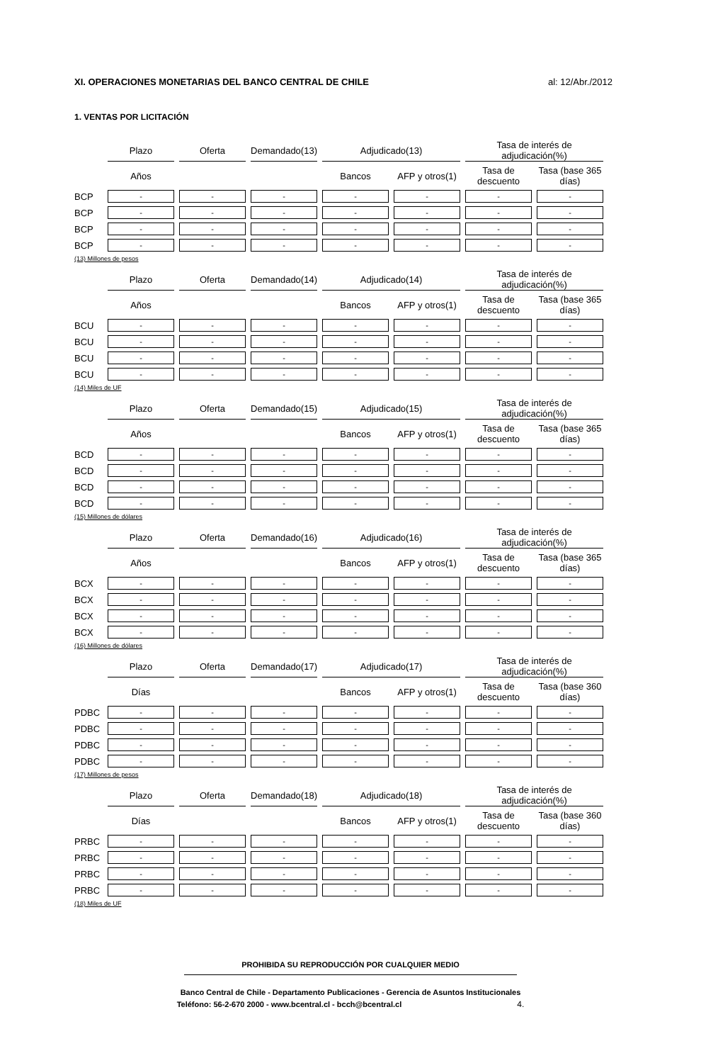XI. OPERACIONES MONETARIAS DEL BANCO CENTRAL DE CHILE al: 12/Abr./2012
1. VENTAS POR LICITACIÓN
| | Plazo | Oferta | Demandado(13) | Adjudicado(13) | | Tasa de interés de adjudicación(%) | |
| --- | --- | --- | --- | --- | --- | --- | --- |
| | Años | | | Bancos | AFP y otros(1) | Tasa de descuento | Tasa (base 365 días) |
| BCP | - | - | - | - | - | - | - |
| BCP | - | - | - | - | - | - | - |
| BCP | - | - | - | - | - | - | - |
| BCP | - | - | - | - | - | - | - |
(13) Millones de pesos
| | Plazo | Oferta | Demandado(14) | Adjudicado(14) | | Tasa de interés de adjudicación(%) | |
| --- | --- | --- | --- | --- | --- | --- | --- |
| | Años | | | Bancos | AFP y otros(1) | Tasa de descuento | Tasa (base 365 días) |
| BCU | - | - | - | - | - | - | - |
| BCU | - | - | - | - | - | - | - |
| BCU | - | - | - | - | - | - | - |
| BCU | - | - | - | - | - | - | - |
(14) Miles de UF
| | Plazo | Oferta | Demandado(15) | Adjudicado(15) | | Tasa de interés de adjudicación(%) | |
| --- | --- | --- | --- | --- | --- | --- | --- |
| | Años | | | Bancos | AFP y otros(1) | Tasa de descuento | Tasa (base 365 días) |
| BCD | - | - | - | - | - | - | - |
| BCD | - | - | - | - | - | - | - |
| BCD | - | - | - | - | - | - | - |
| BCD | - | - | - | - | - | - | - |
(15) Millones de dólares
| | Plazo | Oferta | Demandado(16) | Adjudicado(16) | | Tasa de interés de adjudicación(%) | |
| --- | --- | --- | --- | --- | --- | --- | --- |
| | Años | | | Bancos | AFP y otros(1) | Tasa de descuento | Tasa (base 365 días) |
| BCX | - | - | - | - | - | - | - |
| BCX | - | - | - | - | - | - | - |
| BCX | - | - | - | - | - | - | - |
| BCX | - | - | - | - | - | - | - |
(16) Millones de dólares
| | Plazo | Oferta | Demandado(17) | Adjudicado(17) | | Tasa de interés de adjudicación(%) | |
| --- | --- | --- | --- | --- | --- | --- | --- |
| | Días | | | Bancos | AFP y otros(1) | Tasa de descuento | Tasa (base 360 días) |
| PDBC | - | - | - | - | - | - | - |
| PDBC | - | - | - | - | - | - | - |
| PDBC | - | - | - | - | - | - | - |
| PDBC | - | - | - | - | - | - | - |
(17) Millones de pesos
| | Plazo | Oferta | Demandado(18) | Adjudicado(18) | | Tasa de interés de adjudicación(%) | |
| --- | --- | --- | --- | --- | --- | --- | --- |
| | Días | | | Bancos | AFP y otros(1) | Tasa de descuento | Tasa (base 360 días) |
| PRBC | - | - | - | - | - | - | - |
| PRBC | - | - | - | - | - | - | - |
| PRBC | - | - | - | - | - | - | - |
| PRBC | - | - | - | - | - | - | - |
(18) Miles de UF
PROHIBIDA SU REPRODUCCIÓN POR CUALQUIER MEDIO
Banco Central de Chile - Departamento Publicaciones - Gerencia de Asuntos Institucionales
Teléfono: 56-2-670 2000 - www.bcentral.cl - bcch@bcentral.cl 4.